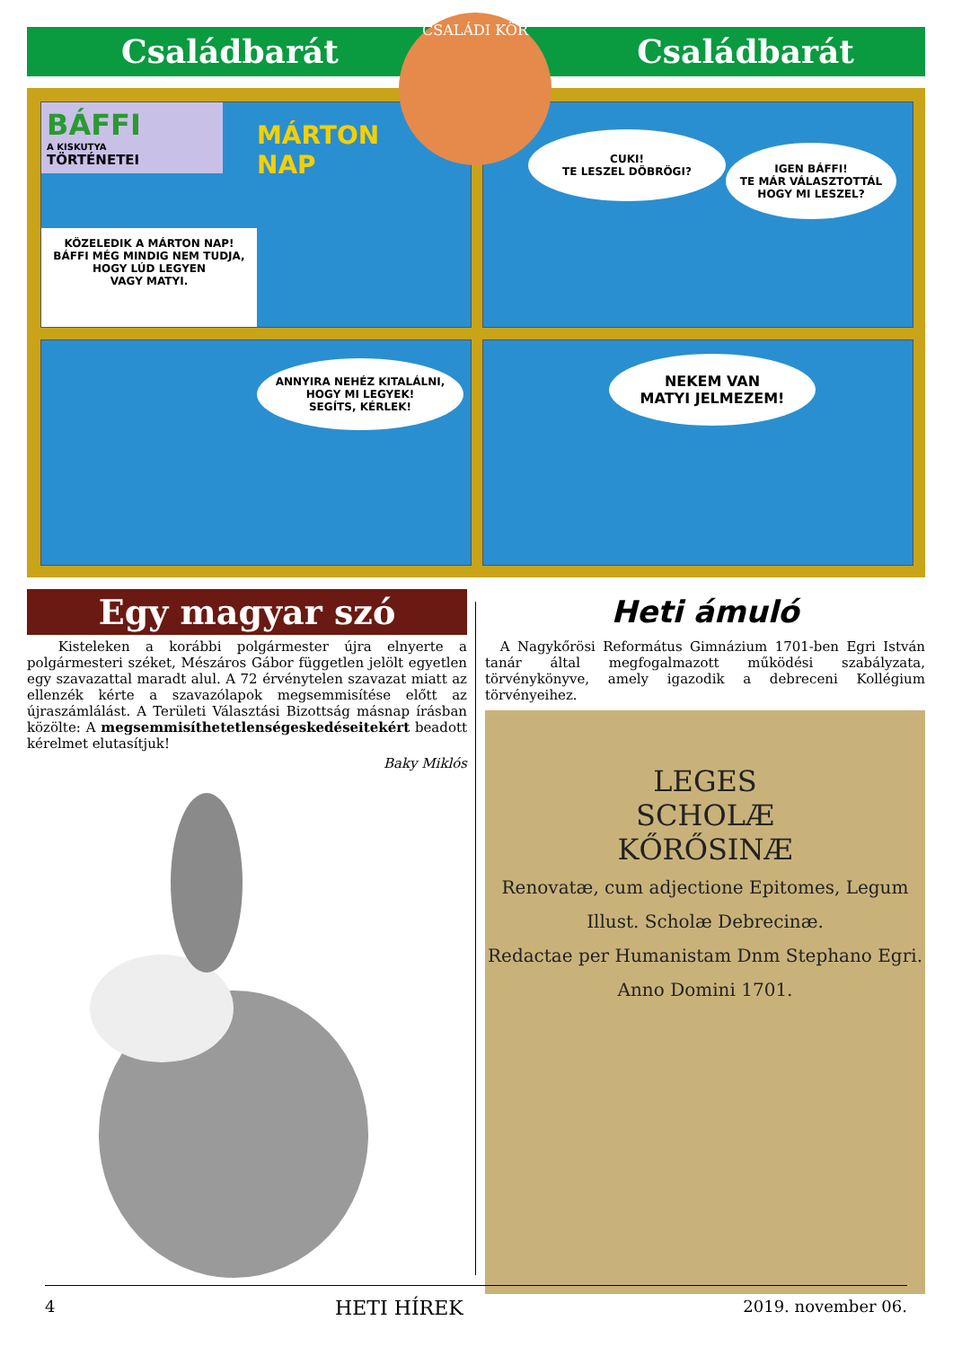Családbarát Családbarát
BÁFFI
A KISKUTYA
TÖRTÉNETEI
MÁRTON
NAP
KÖZELEDIK A MÁRTON NAP!
BÁFFI MÉG MINDIG NEM TUDJA,
HOGY LÚD LEGYEN
VAGY MATYI.
CUKI!
TE LESZEL DÖBRÖGI?
IGEN BÁFFI!
TE MÁR VÁLASZTOTTÁL
HOGY MI LESZEL?
ANNYIRA NEHÉZ KITALÁLNI,
HOGY MI LEGYEK!
SEGÍTS, KÉRLEK!
NEKEM VAN
MATYI JELMEZEM!
CSALÁDI KÖR
Egy magyar szó
Kisteleken a korábbi polgármester újra elnyerte a polgármesteri széket, Mészáros Gábor független jelölt egyetlen egy szavazattal maradt alul. A 72 érvénytelen szavazat miatt az ellenzék kérte a szavazólapok megsemmisítése előtt az újraszámlálást. A Területi Választási Bizottság másnap írásban közölte: A megsemmisíthetetlenségeskedéseitekért beadott kérelmet elutasítjuk!
Baky Miklós
Heti ámuló
A Nagykőrösi Református Gimnázium 1701-ben Egri István tanár által megfogalmazott működési szabályzata, törvénykönyve, amely igazodik a debreceni Kollégium törvényeihez.
LEGES
SCHOLÆ
KŐRŐSINÆ
Renovatæ, cum adjectione Epitomes, Legum Illust. Scholæ Debrecinæ.
Redactae per Humanistam Dnm Stephano Egri. Anno Domini 1701.
4 HETI HÍREK 2019. november 06.